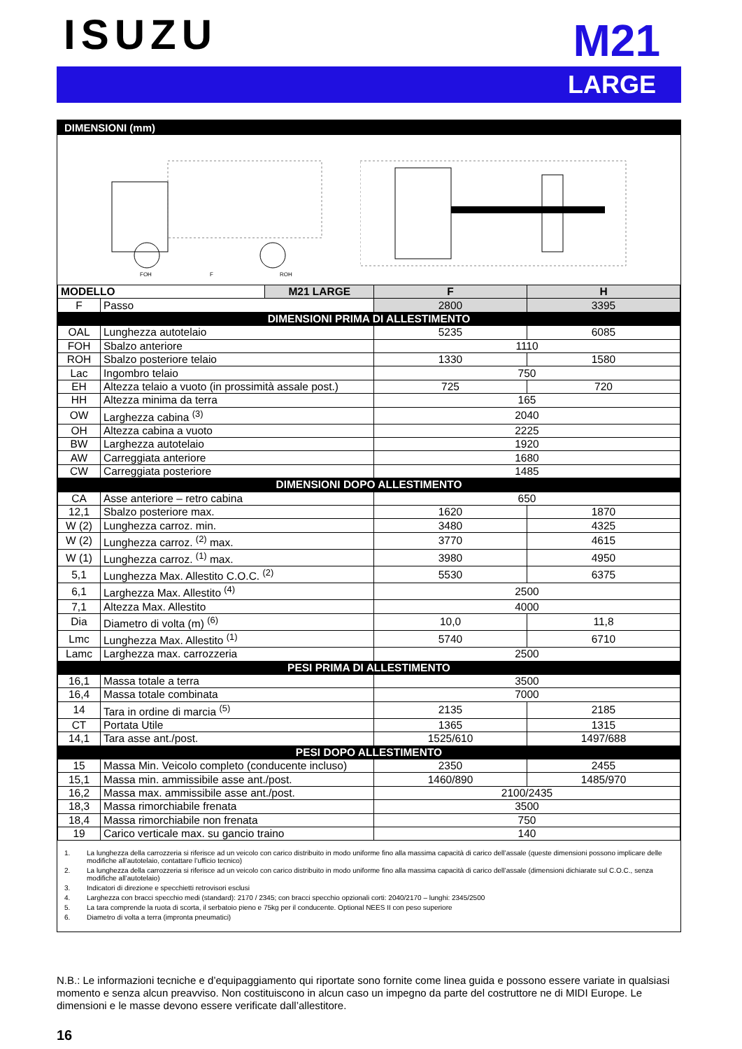ISUZU
M21
LARGE
DIMENSIONI (mm)
FOH
F
ROH
| MODELLO | | M21 LARGE | F | H |
| --- | --- | --- | --- | --- |
| F | Passo | | 2800 | 3395 |
| DIMENSIONI PRIMA DI ALLESTIMENTO | | | | |
| OAL | Lunghezza autotelaio | | 5235 | 6085 |
| FOH | Sbalzo anteriore | | 1110 | |
| ROH | Sbalzo posteriore telaio | | 1330 | 1580 |
| Lac | Ingombro telaio | | 750 | |
| EH | Altezza telaio a vuoto (in prossimità assale post.) | | 725 | 720 |
| HH | Altezza minima da terra | | 165 | |
| OW | Larghezza cabina <sup>(3)</sup> | | 2040 | |
| OH | Altezza cabina a vuoto | | 2225 | |
| BW | Larghezza autotelaio | | 1920 | |
| AW | Carreggiata anteriore | | 1680 | |
| CW | Carreggiata posteriore | | 1485 | |
| DIMENSIONI DOPO ALLESTIMENTO | | | | |
| CA | Asse anteriore – retro cabina | | 650 | |
| 12,1 | Sbalzo posteriore max. | | 1620 | 1870 |
| W (2) | Lunghezza carroz. min. | | 3480 | 4325 |
| W (2) | Lunghezza carroz. <sup>(2)</sup> max. | | 3770 | 4615 |
| W (1) | Lunghezza carroz. <sup>(1)</sup> max. | | 3980 | 4950 |
| 5,1 | Lunghezza Max. Allestito C.O.C. <sup>(2)</sup> | | 5530 | 6375 |
| 6,1 | Larghezza Max. Allestito <sup>(4)</sup> | | 2500 | |
| 7,1 | Altezza Max. Allestito | | 4000 | |
| Dia | Diametro di volta (m) <sup>(6)</sup> | | 10,0 | 11,8 |
| Lmc | Lunghezza Max. Allestito <sup>(1)</sup> | | 5740 | 6710 |
| Lamc | Larghezza max. carrozzeria | | 2500 | |
| PESI PRIMA DI ALLESTIMENTO | | | | |
| 16,1 | Massa totale a terra | | 3500 | |
| 16,4 | Massa totale combinata | | 7000 | |
| 14 | Tara in ordine di marcia <sup>(5)</sup> | | 2135 | 2185 |
| CT | Portata Utile | | 1365 | 1315 |
| 14,1 | Tara asse ant./post. | | 1525/610 | 1497/688 |
| PESI DOPO ALLESTIMENTO | | | | |
| 15 | Massa Min. Veicolo completo (conducente incluso) | | 2350 | 2455 |
| 15,1 | Massa min. ammissibile asse ant./post. | | 1460/890 | 1485/970 |
| 16,2 | Massa max. ammissibile asse ant./post. | | 2100/2435 | |
| 18,3 | Massa rimorchiabile frenata | | 3500 | |
| 18,4 | Massa rimorchiabile non frenata | | 750 | |
| 19 | Carico verticale max. su gancio traino | | 140 | |
1. La lunghezza della carrozzeria si riferisce ad un veicolo con carico distribuito in modo uniforme fino alla massima capacità di carico dell’assale (queste dimensioni possono implicare delle modifiche all’autotelaio, contattare l’ufficio tecnico)
2. La lunghezza della carrozzeria si riferisce ad un veicolo con carico distribuito in modo uniforme fino alla massima capacità di carico dell’assale (dimensioni dichiarate sul C.O.C., senza modifiche all’autotelaio)
3. Indicatori di direzione e specchietti retrovisori esclusi
4. Larghezza con bracci specchio medi (standard): 2170 / 2345; con bracci specchio opzionali corti: 2040/2170 – lunghi: 2345/2500
5. La tara comprende la ruota di scorta, il serbatoio pieno e 75kg per il conducente. Optional NEES II con peso superiore
6. Diametro di volta a terra (impronta pneumatici)
N.B.: Le informazioni tecniche e d’equipaggiamento qui riportate sono fornite come linea guida e possono essere variate in qualsiasi momento e senza alcun preavviso. Non costituiscono in alcun caso un impegno da parte del costruttore ne di MIDI Europe. Le dimensioni e le masse devono essere verificate dall’allestitore.
16